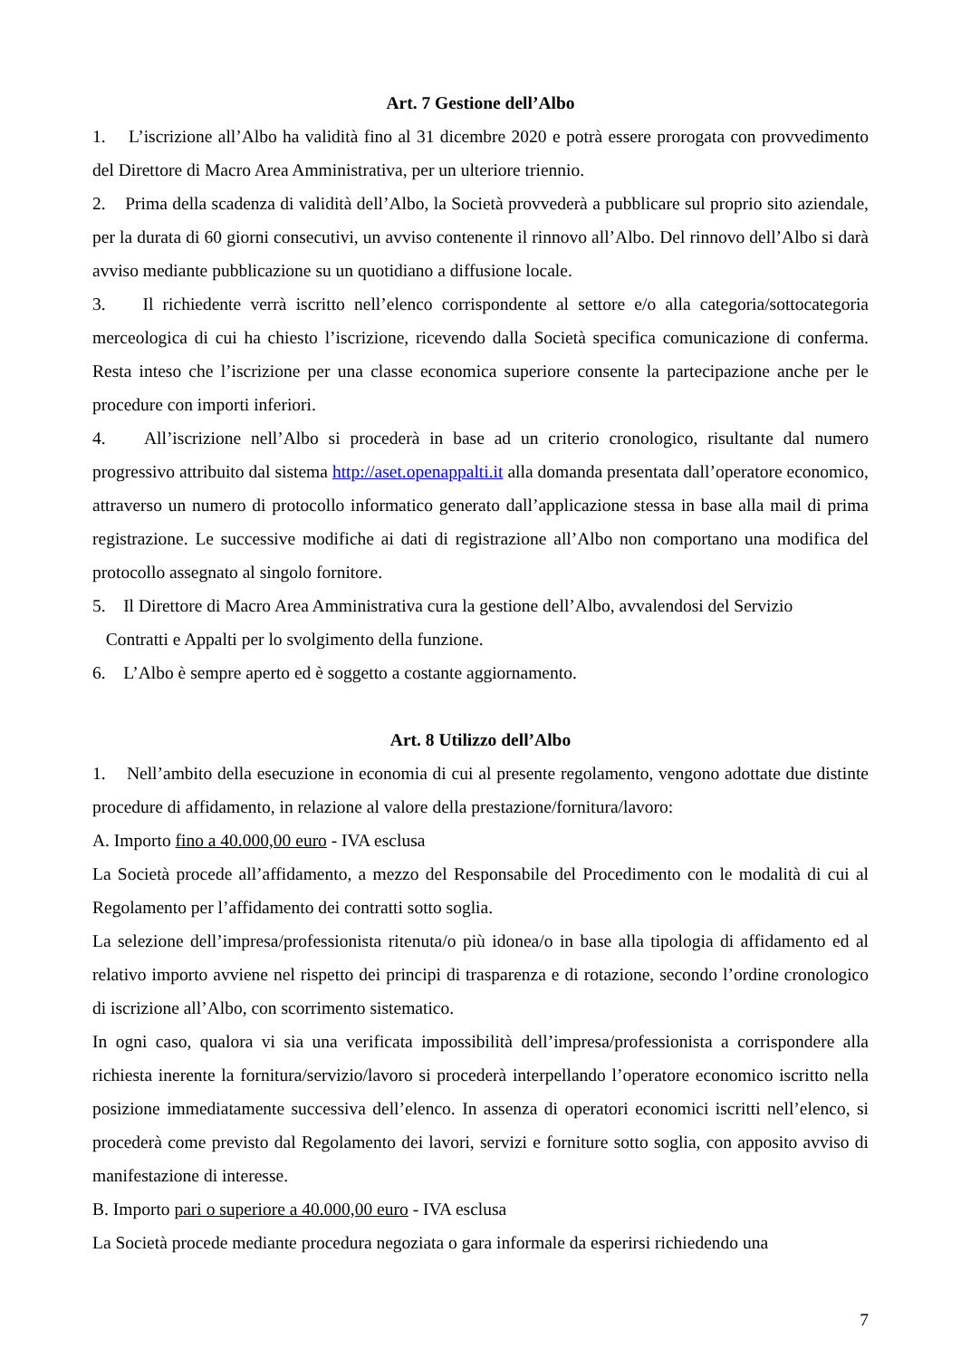Art. 7 Gestione dell’Albo
1. L’iscrizione all’Albo ha validità fino al 31 dicembre 2020 e potrà essere prorogata con provvedimento del Direttore di Macro Area Amministrativa, per un ulteriore triennio.
2. Prima della scadenza di validità dell’Albo, la Società provvederà a pubblicare sul proprio sito aziendale, per la durata di 60 giorni consecutivi, un avviso contenente il rinnovo all’Albo. Del rinnovo dell’Albo si darà avviso mediante pubblicazione su un quotidiano a diffusione locale.
3. Il richiedente verrà iscritto nell’elenco corrispondente al settore e/o alla categoria/sottocategoria merceologica di cui ha chiesto l’iscrizione, ricevendo dalla Società specifica comunicazione di conferma. Resta inteso che l’iscrizione per una classe economica superiore consente la partecipazione anche per le procedure con importi inferiori.
4. All’iscrizione nell’Albo si procederà in base ad un criterio cronologico, risultante dal numero progressivo attribuito dal sistema http://aset.openappalti.it alla domanda presentata dall’operatore economico, attraverso un numero di protocollo informatico generato dall’applicazione stessa in base alla mail di prima registrazione. Le successive modifiche ai dati di registrazione all’Albo non comportano una modifica del protocollo assegnato al singolo fornitore.
5. Il Direttore di Macro Area Amministrativa cura la gestione dell’Albo, avvalendosi del Servizio
Contratti e Appalti per lo svolgimento della funzione.
6. L’Albo è sempre aperto ed è soggetto a costante aggiornamento.
Art. 8 Utilizzo dell’Albo
1. Nell’ambito della esecuzione in economia di cui al presente regolamento, vengono adottate due distinte procedure di affidamento, in relazione al valore della prestazione/fornitura/lavoro:
A. Importo fino a 40.000,00 euro - IVA esclusa
La Società procede all’affidamento, a mezzo del Responsabile del Procedimento con le modalità di cui al Regolamento per l’affidamento dei contratti sotto soglia.
La selezione dell’impresa/professionista ritenuta/o più idonea/o in base alla tipologia di affidamento ed al relativo importo avviene nel rispetto dei principi di trasparenza e di rotazione, secondo l’ordine cronologico di iscrizione all’Albo, con scorrimento sistematico.
In ogni caso, qualora vi sia una verificata impossibilità dell’impresa/professionista a corrispondere alla richiesta inerente la fornitura/servizio/lavoro si procederà interpellando l’operatore economico iscritto nella posizione immediatamente successiva dell’elenco. In assenza di operatori economici iscritti nell’elenco, si procederà come previsto dal Regolamento dei lavori, servizi e forniture sotto soglia, con apposito avviso di manifestazione di interesse.
B. Importo pari o superiore a 40.000,00 euro - IVA esclusa
La Società procede mediante procedura negoziata o gara informale da esperirsi richiedendo una
7